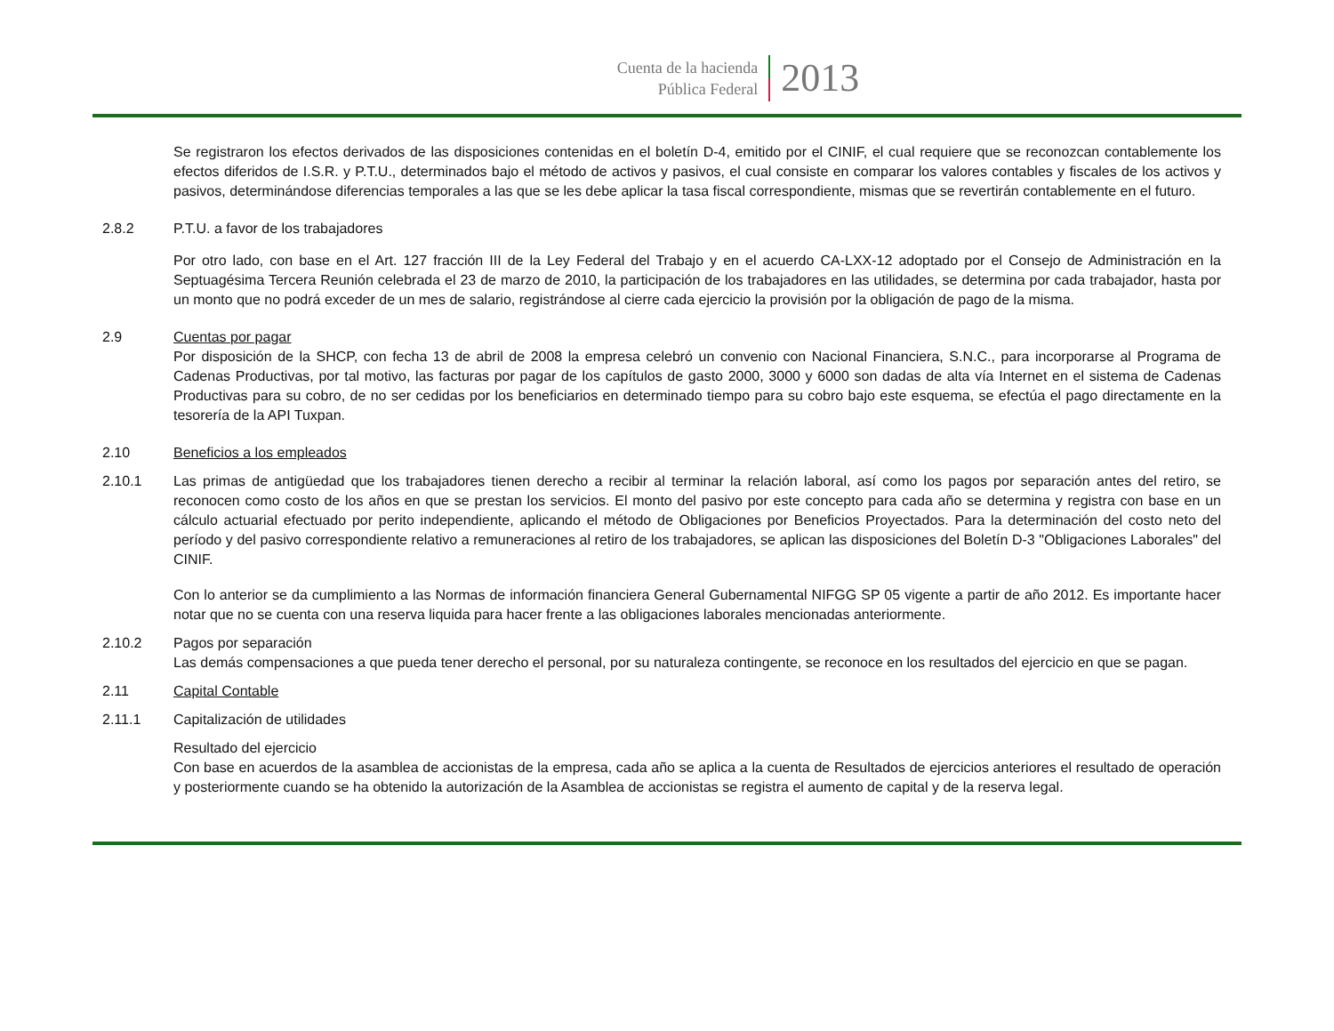Cuenta de la hacienda
Pública Federal
2013
Se registraron los efectos derivados de las disposiciones contenidas en el boletín D-4, emitido por el CINIF, el cual requiere que se reconozcan contablemente los efectos diferidos de I.S.R. y P.T.U., determinados bajo el método de activos y pasivos, el cual consiste en comparar los valores contables y fiscales de los activos y pasivos, determinándose diferencias temporales a las que se les debe aplicar la tasa fiscal correspondiente, mismas que se revertirán contablemente en el futuro.
2.8.2 P.T.U. a favor de los trabajadores
Por otro lado, con base en el Art. 127 fracción III de la Ley Federal del Trabajo y en el acuerdo CA-LXX-12 adoptado por el Consejo de Administración en la Septuagésima Tercera Reunión celebrada el 23 de marzo de 2010, la participación de los trabajadores en las utilidades, se determina por cada trabajador, hasta por un monto que no podrá exceder de un mes de salario, registrándose al cierre cada ejercicio la provisión por la obligación de pago de la misma.
2.9 Cuentas por pagar
Por disposición de la SHCP, con fecha 13 de abril de 2008 la empresa celebró un convenio con Nacional Financiera, S.N.C., para incorporarse al Programa de Cadenas Productivas, por tal motivo, las facturas por pagar de los capítulos de gasto 2000, 3000 y 6000 son dadas de alta vía Internet en el sistema de Cadenas Productivas para su cobro, de no ser cedidas por los beneficiarios en determinado tiempo para su cobro bajo este esquema, se efectúa el pago directamente en la tesorería de la API Tuxpan.
2.10 Beneficios a los empleados
2.10.1 Las primas de antigüedad que los trabajadores tienen derecho a recibir al terminar la relación laboral, así como los pagos por separación antes del retiro, se reconocen como costo de los años en que se prestan los servicios. El monto del pasivo por este concepto para cada año se determina y registra con base en un cálculo actuarial efectuado por perito independiente, aplicando el método de Obligaciones por Beneficios Proyectados. Para la determinación del costo neto del período y del pasivo correspondiente relativo a remuneraciones al retiro de los trabajadores, se aplican las disposiciones del Boletín D-3 "Obligaciones Laborales" del CINIF.
Con lo anterior se da cumplimiento a las Normas de información financiera General Gubernamental NIFGG SP 05 vigente a partir de año 2012. Es importante hacer notar que no se cuenta con una reserva liquida para hacer frente a las obligaciones laborales mencionadas anteriormente.
2.10.2 Pagos por separación
Las demás compensaciones a que pueda tener derecho el personal, por su naturaleza contingente, se reconoce en los resultados del ejercicio en que se pagan.
2.11 Capital Contable
2.11.1 Capitalización de utilidades
Resultado del ejercicio
Con base en acuerdos de la asamblea de accionistas de la empresa, cada año se aplica a la cuenta de Resultados de ejercicios anteriores el resultado de operación y posteriormente cuando se ha obtenido la autorización de la Asamblea de accionistas se registra el aumento de capital y de la reserva legal.